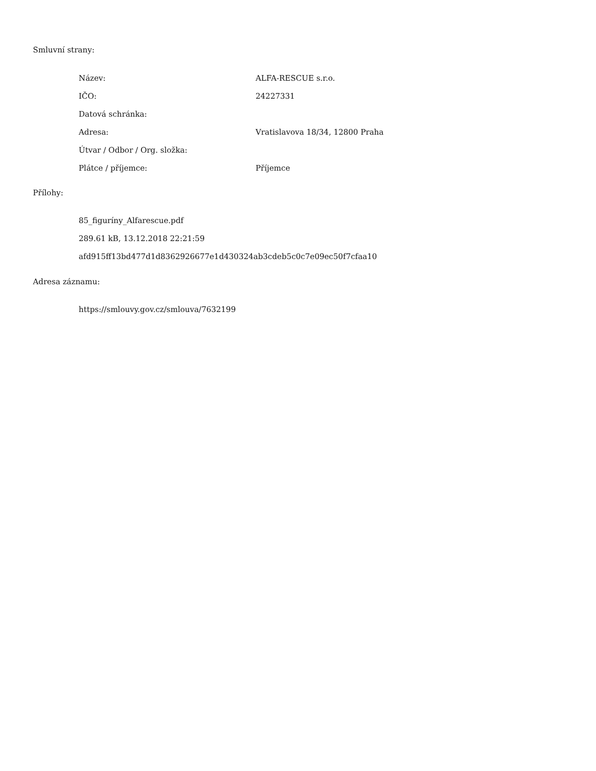Smluvní strany:
| Název: | ALFA-RESCUE s.r.o. |
| IČO: | 24227331 |
| Datová schránka: | |
| Adresa: | Vratislavova 18/34, 12800 Praha |
| Útvar / Odbor / Org. složka: | |
| Plátce / příjemce: | Příjemce |
Přílohy:
85_figuríny_Alfarescue.pdf
289.61 kB, 13.12.2018 22:21:59
afd915ff13bd477d1d8362926677e1d430324ab3cdeb5c0c7e09ec50f7cfaa10
Adresa záznamu:
https://smlouvy.gov.cz/smlouva/7632199